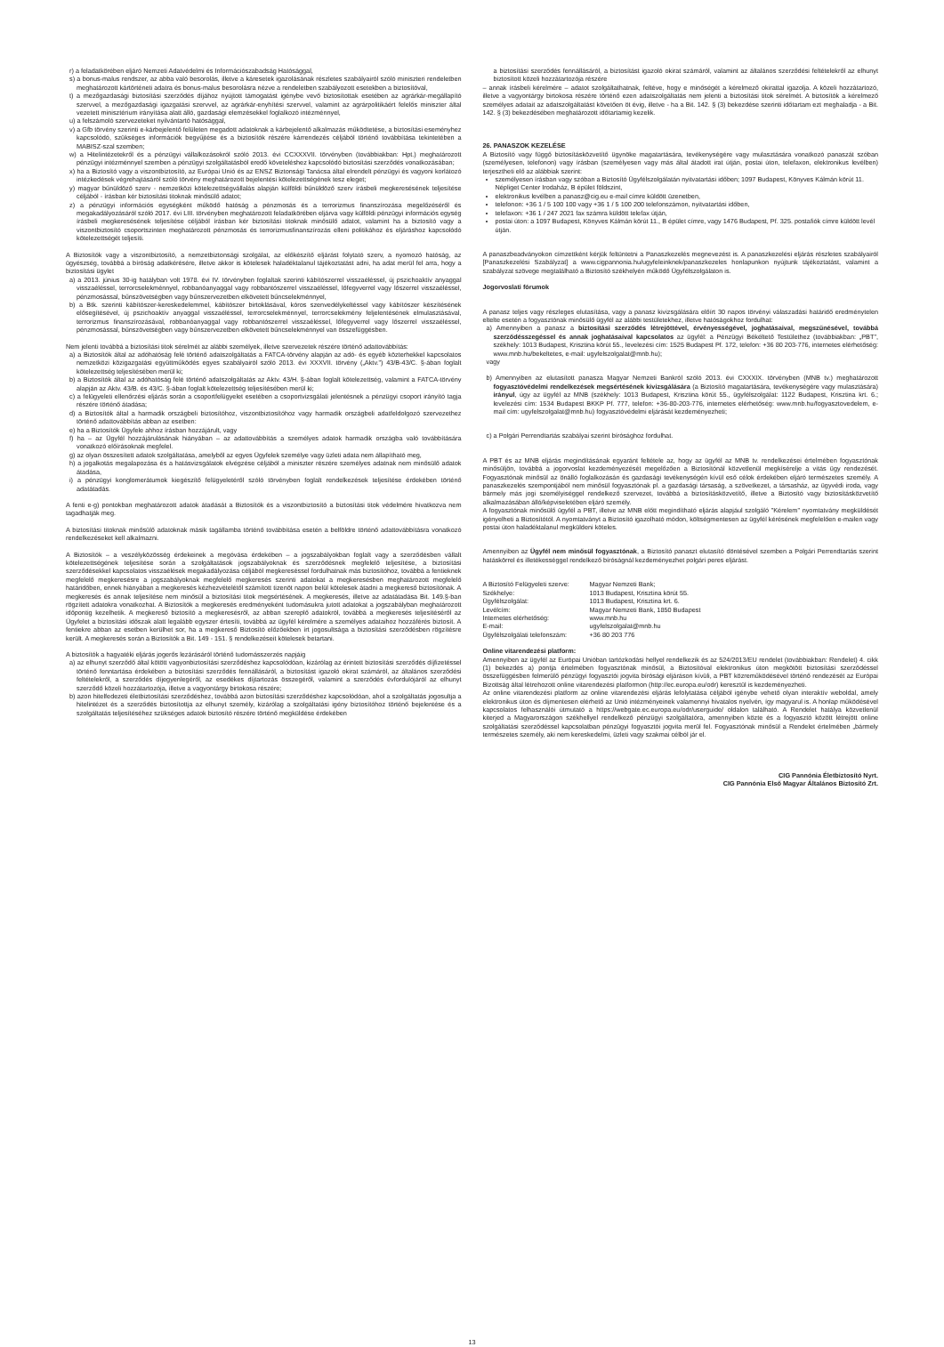r) a feladatkörében eljáró Nemzeti Adatvédelmi és Információszabadság Hatósággal,
s) a bonus-malus rendszer, az abba való besorolás, illetve a káresetek igazolásának részletes szabályairól szóló miniszteri rendeletben meghatározott kártörténeti adatra és bonus-malus besorolásra nézve a rendeletben szabályozott esetekben a biztosítóval,
t) a mezőgazdasági biztosítási szerződés díjához nyújtott támogatást igénybe vevő biztosítottak esetében az agrárkár-megállapító szervvel, a mezőgazdasági igazgatási szervvel, az agrárkár-enyhítési szervvel, valamint az agrárpolitikáért felelős miniszter által vezetett minisztérium irányítása alatt álló, gazdasági elemzésekkel foglalkozó intézménnyel,
u) a felszámoló szervezeteket nyilvántartó hatósággal,
v) a Gfb törvény szerinti e-kárbejelentő felületen megadott adatoknak a kárbejelentő alkalmazás működtetése, a biztosítási eseményhez kapcsolódó, szükséges információk begyűjtése és a biztosítók részére kárrendezés céljából történő továbbítása tekintetében a MABISZ-szal szemben;
w) a Hitelintézetekről és a pénzügyi vállalkozásokról szóló 2013. évi CCXXXVII. törvényben (továbbiakban: Hpt.) meghatározott pénzügyi intézménnyel szemben a pénzügyi szolgáltatásból eredő követeléshez kapcsolódó biztosítási szerződés vonatkozásában;
x) ha a Biztosító vagy a viszontbiztosító, az Európai Unió és az ENSZ Biztonsági Tanácsa által elrendelt pénzügyi és vagyoni korlátozó intézkedések végrehajtásáról szóló törvény meghatározott bejelentési kötelezettségének tesz eleget;
y) magyar bűnüldöző szerv - nemzetközi kötelezettségvállalás alapján külföldi bűnüldöző szerv írásbeli megkeresésének teljesítése céljából - írásban kér biztosítási titoknak minősülő adatot;
z) a pénzügyi információs egységként működő hatóság a pénzmosás és a terrorizmus finanszírozása megelőzéséről és megakadályozásáról szóló 2017. évi LIII. törvényben meghatározott feladatkörében eljárva vagy külföldi pénzügyi információs egység írásbeli megkeresésének teljesítése céljából írásban kér biztosítási titoknak minősülő adatot, valamint ha a biztosító vagy a viszontbiztosító csoportszinten meghatározott pénzmosás és terrorizmusfinanszírozás elleni politikához és eljáráshoz kapcsolódó kötelezettségét teljesíti.
A Biztosítók vagy a viszontbiztosító, a nemzetbiztonsági szolgálat, az előkészítő eljárást folytató szerv, a nyomozó hatóság, az ügyészség, továbbá a bíróság adatkérésére, illetve akkor is kötelesek haladéktalanul tájékoztatást adni, ha adat merül fel arra, hogy a biztosítási ügylet
a) a 2013. június 30-ig hatályban volt 1978. évi IV. törvényben foglaltak szerinti kábítószerrel visszaéléssel, új pszichoaktív anyaggal visszaéléssel, terrorcselekménnyel, robbanóanyaggal vagy robbantószerrel visszaéléssel, lőfegyverrel vagy lőszerrel visszaéléssel, pénzmosással, bűnszövetségben vagy bűnszervezetben elkövetett bűncselekménnyel,
b) a Btk. szerinti kábítószer-kereskedelemmel, kábítószer birtoklásával, kóros szenvedélykeltéssel vagy kábítószer készítésének elősegítésével, új pszichoaktív anyaggal visszaéléssel, terrorcselekménnyel, terrorcselekmény feljelentésének elmulasztásával, terrorizmus finanszírozásával, robbanóanyaggal vagy robbantószerrel visszaéléssel, lőfegyverrel vagy lőszerrel visszaéléssel, pénzmosással, bűnszövetségben vagy bűnszervezetben elkövetett bűncselekménnyel van összefüggésben.
Nem jelenti továbbá a biztosítási titok sérelmét az alábbi személyek, illetve szervezetek részére történő adattovábbítás:
a) a Biztosítók által az adóhatóság felé történő adatszolgáltatás a FATCA-törvény alapján az adó- és egyéb közterhekkel kapcsolatos nemzetközi közigazgatási együttműködés egyes szabályairól szóló 2013. évi XXXVII. törvény („Aktv.") 43/B-43/C. §-ában foglalt kötelezettség teljesítésében merül ki;
b) a Biztosítók által az adóhatóság felé történő adatszolgáltatás az Aktv. 43/H. §-ában foglalt kötelezettség, valamint a FATCA-törvény alapján az Aktv. 43/B. és 43/C. §-ában foglalt kötelezettség teljesítésében merül ki;
c) a felügyeleti ellenőrzési eljárás során a csoportfelügyelet esetében a csoportvizsgálati jelentésnek a pénzügyi csoport irányító tagja részére történő átadása;
d) a Biztosítók által a harmadik országbeli biztosítóhoz, viszontbiztosítóhoz vagy harmadik országbeli adatfeldolgozó szervezethez történő adattovábbítás abban az esetben:
e) ha a Biztosítók Ügyfele ahhoz írásban hozzájárult, vagy
f) ha – az Ügyfél hozzájárulásának hiányában – az adattovábbítás a személyes adatok harmadik országba való továbbítására vonatkozó előírásoknak megfelel.
g) az olyan összesített adatok szolgáltatása, amelyből az egyes Ügyfelek személye vagy üzleti adata nem állapítható meg,
h) a jogalkotás megalapozása és a hatásvizsgálatok elvégzése céljából a miniszter részére személyes adatnak nem minősülő adatok átadása,
i) a pénzügyi konglomerátumok kiegészítő felügyeletéről szóló törvényben foglalt rendelkezések teljesítése érdekében történő adatátadás.
A fenti e-g) pontokban meghatározott adatok átadását a Biztosítók és a viszontbiztosító a biztosítási titok védelmére hivatkozva nem tagadhatják meg.
A biztosítási titoknak minősülő adatoknak másik tagállamba történő továbbítása esetén a belföldre történő adattovábbításra vonatkozó rendelkezéseket kell alkalmazni.
A Biztosítók – a veszélyközösség érdekeinek a megóvása érdekében – a jogszabályokban foglalt vagy a szerződésben vállalt kötelezettségének teljesítése során a szolgáltatások jogszabályoknak és szerződésnek megfelelő teljesítése, a biztosítási szerződésekkel kapcsolatos visszaélések megakadályozása céljából megkereséssel fordulhatnak más biztosítóhoz, továbbá a fentieknek megfelelő megkeresésre a jogszabályoknak megfelelő megkeresés szerinti adatokat a megkeresésben meghatározott megfelelő határidőben, ennek hiányában a megkeresés kézhezvételétől számított tizenöt napon belül kötelesek átadni a megkereső biztosítónak. A megkeresés és annak teljesítése nem minősül a biztosítási titok megsértésének. A megkeresés, illetve az adatátadása Bit. 149.§-ban rögzített adatokra vonatkozhat. A Biztosítók a megkeresés eredményeként tudomásukra jutott adatokat a jogszabályban meghatározott időpontig kezelhetik. A megkereső biztosító a megkeresésről, az abban szereplő adatokról, továbbá a megkeresés teljesítéséről az Ügyfelet a biztosítási időszak alatt legalább egyszer értesíti, továbbá az ügyfél kérelmére a személyes adataihoz hozzáférés biztosít. A fentiekre abban az esetben kerülhet sor, ha a megkereső Biztosító előzőekben írt jogosultsága a biztosítási szerződésben rögzítésre került. A megkeresés során a Biztosítók a Bit. 149 - 151. § rendelkezéseit kötelesek betartani.
A biztosítók a hagyatéki eljárás jogerős lezárásáról történő tudomásszerzés napjáig
a) az elhunyt szerződő által kötött vagyonbiztosítási szerződéshez kapcsolódóan, kizárólag az érintett biztosítási szerződés díjfizetéssel történő fenntartása érdekében a biztosítási szerződés fennállásáról, a biztosítást igazoló okirat számáról, az általános szerződési feltételekről, a szerződés díjegyenlegéről, az esedékes díjtartozás összegéről, valamint a szerződés évfordulójáról az elhunyt szerződő közeli hozzátartozója, illetve a vagyontárgy birtokosa részére;
b) azon hitelfedezeti életbiztosítási szerződéshez, továbbá azon biztosítási szerződéshez kapcsolódóan, ahol a szolgáltatás jogosultja a hitelintézet és a szerződés biztosítottja az elhunyt személy, kizárólag a szolgáltatási igény biztosítóhoz történő bejelentése és a szolgáltatás teljesítéséhez szükséges adatok biztosító részére történő megküldése érdekében
a biztosítási szerződés fennállásáról, a biztosítást igazoló okirat számáról, valamint az általános szerződési feltételekről az elhunyt biztosított közeli hozzátartozója részére
– annak írásbeli kérelmére – adatot szolgáltathatnak, feltéve, hogy e minőségét a kérelmező okirattal igazolja. A közeli hozzátartozó, illetve a vagyontárgy birtokosa részére történő ezen adatszolgáltatás nem jelenti a biztosítási titok sérelmét. A biztosítók a kérelmező személyes adatait az adatszolgáltatást követően öt évig, illetve - ha a Bit. 142. § (3) bekezdése szerinti időtartam ezt meghaladja - a Bit. 142. § (3) bekezdésében meghatározott időtartamig kezelik.
26. PANASZOK KEZELÉSE
A Biztosító vagy függő biztosításközvetítő ügynöke magatartására, tevékenységére vagy mulasztására vonatkozó panaszát szóban (személyesen, telefonon) vagy írásban (személyesen vagy más által átadott irat útján, postai úton, telefaxon, elektronikus levélben) terjesztheti elő az alábbiak szerint:
személyesen írásban vagy szóban a Biztosító Ügyfélszolgálatán nyitvatartási időben; 1097 Budapest, Könyves Kálmán körút 11. Népliget Center Irodaház, B épület földszint,
elektronikus levélben a panasz@cig.eu e-mail címre küldött üzenetben,
telefonon: +36 1 / 5 100 100 vagy +36 1 / 5 100 200 telefonszámon, nyitvatartási időben,
telefaxon: +36 1 / 247 2021 fax számra küldött telefax útján,
postai úton: a 1097 Budapest, Könyves Kálmán körút 11., B épület címre, vagy 1476 Budapest, Pf. 325. postafiók címre küldött levél útján.
A panaszbeadványokon címzettként kérjük feltüntetni a Panaszkezelés megnevezést is. A panaszkezelési eljárás részletes szabályairól [Panaszkezelési Szabályzat] a www.cigpannonia.hu/ugyfeleinknek/panaszkezeles honlapunkon nyújtunk tájékoztatást, valamint a szabályzat szövege megtalálható a Biztosító székhelyén működő Ügyfélszolgálaton is.
Jogorvoslati fórumok
A panasz teljes vagy részleges elutasítása, vagy a panasz kivizsgálására előírt 30 napos törvényi válaszadási határidő eredménytelen eltelte esetén a fogyasztónak minősülő ügyfél az alábbi testületekhez, illetve hatóságokhoz fordulhat:
a) Amennyiben a panasz a biztosítási szerződés létrejöttével, érvényességével, joghatásaival, megszűnésével, továbbá szerződésszegéssel és annak joghatásaival kapcsolatos az ügyfél: a Pénzügyi Békéltető Testülethez (továbbiakban: „PBT", székhely: 1013 Budapest, Krisztina körút 55., levelezési cím: 1525 Budapest Pf. 172, telefon: +36 80 203-776, internetes elérhetőség: www.mnb.hu/bekeltetes, e-mail: ugyfelszolgalat@mnb.hu);
vagy
b) Amennyiben az elutasított panasza Magyar Nemzeti Bankról szóló 2013. évi CXXXIX. törvényben (MNB tv.) meghatározott fogyasztóvédelmi rendelkezések megsértésének kivizsgálására (a Biztosító magatartására, tevékenységére vagy mulasztására) irányul, úgy az ügyfél az MNB (székhely: 1013 Budapest, Krisztina körút 55., ügyfélszolgálat: 1122 Budapest, Krisztina krt. 6.; levelezési cím: 1534 Budapest BKKP Pf. 777, telefon: +36-80-203-776, internetes elérhetőség: www.mnb.hu/fogyasztovedelem, e-mail cím: ugyfelszolgalat@mnb.hu) fogyasztóvédelmi eljárását kezdeményezheti;
c) a Polgári Perrendtartás szabályai szerint bírósághoz fordulhat.
A PBT és az MNB eljárás megindításának egyaránt feltétele az, hogy az ügyfél az MNB tv. rendelkezései értelmében fogyasztónak minősüljön, továbbá a jogorvoslat kezdeményezését megelőzően a Biztosítónál közvetlenül megkísérelje a vitás ügy rendezését. Fogyasztónak minősül az önálló foglalkozásán és gazdasági tevékenységén kívül eső célok érdekében eljáró természetes személy. A panaszkezelés szempontjából nem minősül fogyasztónak pl. a gazdasági társaság, a szövetkezet, a társasház, az ügyvédi iroda, vagy bármely más jogi személyiséggel rendelkező szervezet, továbbá a biztosításközvetítő, illetve a Biztosító vagy biztosításközvetítő alkalmazásában álló/képviseletében eljáró személy.
A fogyasztónak minősülő ügyfél a PBT, illetve az MNB előtt megindítható eljárás alapjául szolgáló "Kérelem" nyomtatvány megküldését igényelheti a Biztosítótól. A nyomtatványt a Biztosító igazolható módon, költségmentesen az ügyfél kérésének megfelelően e-mailen vagy postai úton haladéktalanul megküldeni köteles.
Amennyiben az Ügyfél nem minősül fogyasztónak, a Biztosító panaszt elutasító döntésével szemben a Polgári Perrendtartás szerint hatáskörrel és illetékességgel rendelkező bíróságnál kezdeményezhet polgári peres eljárást.
| A Biztosító Felügyeleti szerve: | Magyar Nemzeti Bank; |
| Székhelye: | 1013 Budapest, Krisztina körút 55. |
| Ügyfélszolgálat: | 1013 Budapest, Krisztina krt. 6. |
| Levélcím: | Magyar Nemzeti Bank, 1850 Budapest |
| Internetes elérhetőség: | www.mnb.hu |
| E-mail: | ugyfelszolgalat@mnb.hu |
| Ügyfélszolgálati telefonszám: | +36 80 203 776 |
Online vitarendezési platform:
Amennyiben az ügyfél az Európai Unióban tartózkodási hellyel rendelkezik és az 524/2013/EU rendelet (továbbiakban: Rendelet) 4. cikk (1) bekezdés a) pontja értelmében fogyasztónak minősül, a Biztosítóval elektronikus úton megkötött biztosítási szerződéssel összefüggésben felmerülő pénzügyi fogyasztói jogvita bírósági eljáráson kívüli, a PBT közreműködésével történő rendezését az Európai Bizottság által létrehozott online vitarendezési platformon (http://ec.europa.eu/odr) keresztül is kezdeményezheti.
Az online vitarendezési platform az online vitarendezési eljárás lefolytatása céljából igénybe vehető olyan interaktív weboldal, amely elektronikus úton és díjmentesen elérhető az Unió intézményeinek valamennyi hivatalos nyelvén, így magyarul is. A honlap működésével kapcsolatos felhasználói útmutató a https://webgate.ec.europa.eu/odr/userguide/ oldalon található. A Rendelet hatálya közvetlenül kiterjed a Magyarországon székhellyel rendelkező pénzügyi szolgáltatóra, amennyiben közte és a fogyasztó között létrejött online szolgáltatási szerződéssel kapcsolatban pénzügyi fogyasztói jogvita merül fel. Fogyasztónak minősül a Rendelet értelmében „bármely természetes személy, aki nem kereskedelmi, üzleti vagy szakmai célból jár el.
CIG Pannónia Életbiztosító Nyrt.
CIG Pannónia Első Magyar Általános Biztosító Zrt.
13